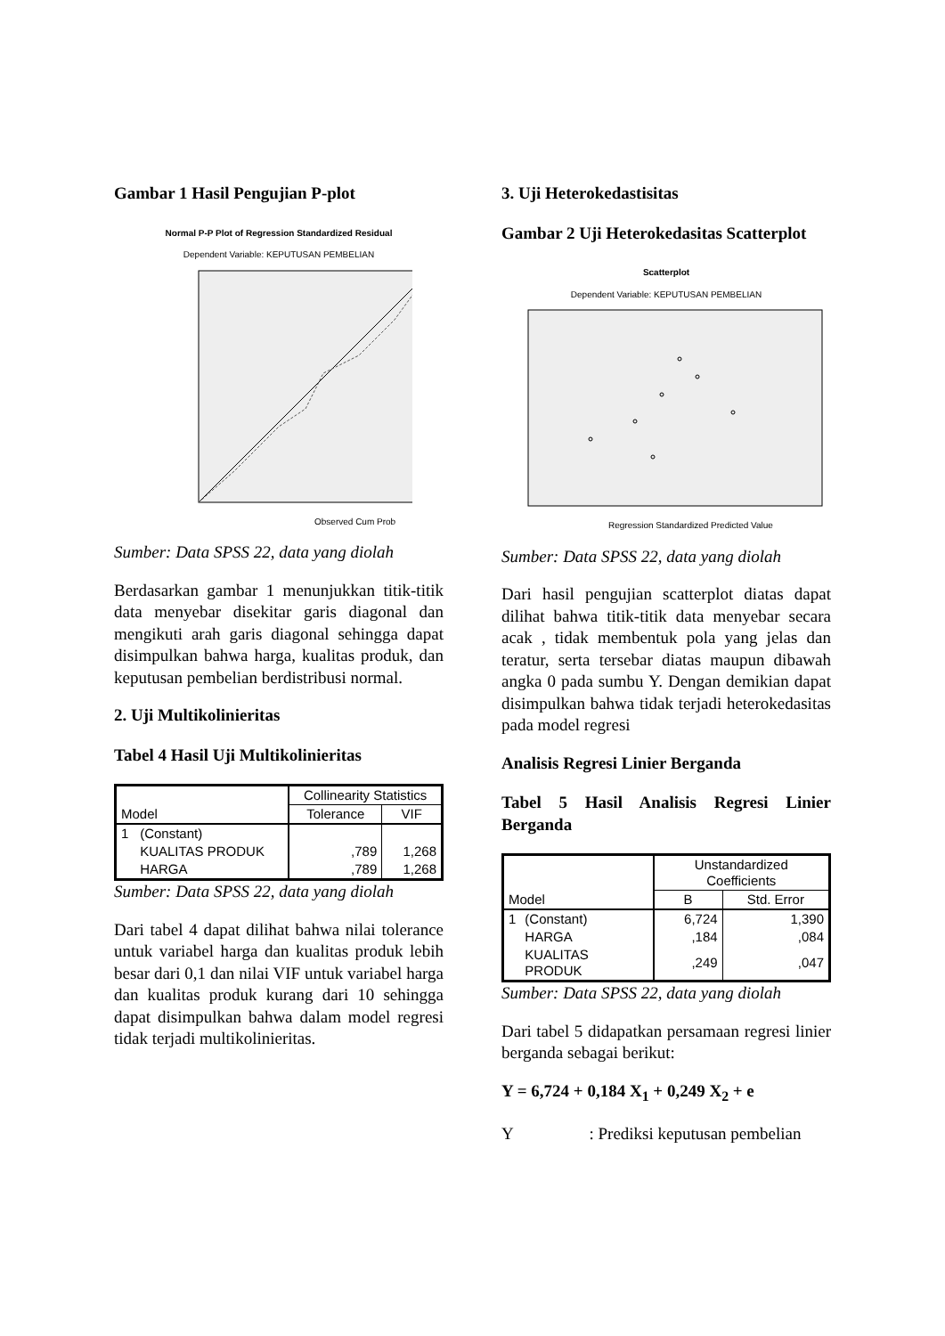Gambar 1 Hasil Pengujian P-plot
Normal P-P Plot of Regression Standardized Residual
Dependent Variable: KEPUTUSAN PEMBELIAN
Observed Cum Prob
Sumber: Data SPSS 22, data yang diolah
Berdasarkan gambar 1 menunjukkan titik-titik data menyebar disekitar garis diagonal dan mengikuti arah garis diagonal sehingga dapat disimpulkan bahwa harga, kualitas produk, dan keputusan pembelian berdistribusi normal.
2. Uji Multikolinieritas
Tabel 4 Hasil Uji Multikolinieritas
| Model | | Collinearity Statistics | |
| --- | --- | --- | --- |
| | | Tolerance | VIF |
| 1 | (Constant) | | |
| | KUALITAS PRODUK | ,789 | 1,268 |
| | HARGA | ,789 | 1,268 |
Sumber: Data SPSS 22, data yang diolah
Dari tabel 4 dapat dilihat bahwa nilai tolerance untuk variabel harga dan kualitas produk lebih besar dari 0,1 dan nilai VIF untuk variabel harga dan kualitas produk kurang dari 10 sehingga dapat disimpulkan bahwa dalam model regresi tidak terjadi multikolinieritas.
3. Uji Heterokedastisitas
Gambar 2 Uji Heterokedasitas Scatterplot
Scatterplot
Dependent Variable: KEPUTUSAN PEMBELIAN
Regression Standardized Predicted Value
Sumber: Data SPSS 22, data yang diolah
Dari hasil pengujian scatterplot diatas dapat dilihat bahwa titik-titik data menyebar secara acak , tidak membentuk pola yang jelas dan teratur, serta tersebar diatas maupun dibawah angka 0 pada sumbu Y. Dengan demikian dapat disimpulkan bahwa tidak terjadi heterokedasitas pada model regresi
Analisis Regresi Linier Berganda
Tabel 5 Hasil Analisis Regresi Linier Berganda
| Model | | Unstandardized Coefficients | |
| --- | --- | --- | --- |
| | | B | Std. Error |
| 1 | (Constant) | 6,724 | 1,390 |
| | HARGA | ,184 | ,084 |
| | KUALITAS PRODUK | ,249 | ,047 |
Sumber: Data SPSS 22, data yang diolah
Dari tabel 5 didapatkan persamaan regresi linier berganda sebagai berikut:
Y = 6,724 + 0,184 X<sub>1</sub> + 0,249 X<sub>2</sub> + e
Y : Prediksi keputusan pembelian